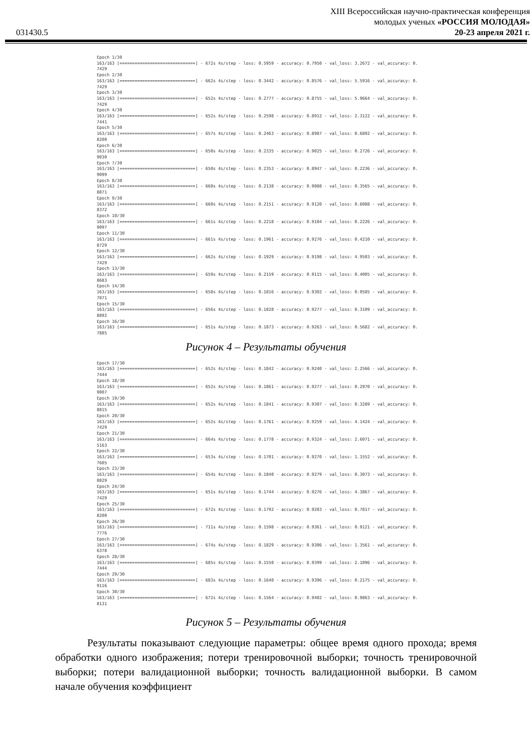XIII Всероссийская научно-практическая конференция
молодых ученых «РОССИЯ МОЛОДАЯ»
031430.5 20-23 апреля 2021 г.
Epoch 1/30
163/163 [==============================] - 672s 4s/step - loss: 0.5959 - accuracy: 0.7950 - val_loss: 3.2672 - val_accuracy: 0.
7429
Epoch 2/30
163/163 [==============================] - 662s 4s/step - loss: 0.3442 - accuracy: 0.8576 - val_loss: 5.5916 - val_accuracy: 0.
7429
Epoch 3/30
163/163 [==============================] - 652s 4s/step - loss: 0.2777 - accuracy: 0.8755 - val_loss: 5.9664 - val_accuracy: 0.
7429
Epoch 4/30
163/163 [==============================] - 652s 4s/step - loss: 0.2598 - accuracy: 0.8912 - val_loss: 2.3122 - val_accuracy: 0.
7441
Epoch 5/30
163/163 [==============================] - 657s 4s/step - loss: 0.2463 - accuracy: 0.8987 - val_loss: 0.6892 - val_accuracy: 0.
8200
Epoch 6/30
163/163 [==============================] - 650s 4s/step - loss: 0.2335 - accuracy: 0.9025 - val_loss: 0.2726 - val_accuracy: 0.
9030
Epoch 7/30
163/163 [==============================] - 650s 4s/step - loss: 0.2353 - accuracy: 0.8947 - val_loss: 0.2236 - val_accuracy: 0.
9099
Epoch 8/30
163/163 [==============================] - 660s 4s/step - loss: 0.2138 - accuracy: 0.9088 - val_loss: 0.3565 - val_accuracy: 0.
8871
Epoch 9/30
163/163 [==============================] - 660s 4s/step - loss: 0.2151 - accuracy: 0.9120 - val_loss: 0.6088 - val_accuracy: 0.
8372
Epoch 10/30
163/163 [==============================] - 661s 4s/step - loss: 0.2218 - accuracy: 0.9104 - val_loss: 0.2226 - val_accuracy: 0.
9097
Epoch 11/30
163/163 [==============================] - 661s 4s/step - loss: 0.1961 - accuracy: 0.9276 - val_loss: 0.4210 - val_accuracy: 0.
8729
Epoch 12/30
163/163 [==============================] - 662s 4s/step - loss: 0.1929 - accuracy: 0.9198 - val_loss: 4.9503 - val_accuracy: 0.
7429
Epoch 13/30
163/163 [==============================] - 659s 4s/step - loss: 0.2159 - accuracy: 0.9115 - val_loss: 0.4005 - val_accuracy: 0.
8683
Epoch 14/30
163/163 [==============================] - 658s 4s/step - loss: 0.1816 - accuracy: 0.9302 - val_loss: 0.9585 - val_accuracy: 0.
7071
Epoch 15/30
163/163 [==============================] - 656s 4s/step - loss: 0.1828 - accuracy: 0.9277 - val_loss: 0.3109 - val_accuracy: 0.
8892
Epoch 16/30
163/163 [==============================] - 651s 4s/step - loss: 0.1873 - accuracy: 0.9263 - val_loss: 0.5682 - val_accuracy: 0.
7885
Рисунок 4 – Результаты обучения
Epoch 17/30
163/163 [==============================] - 652s 4s/step - loss: 0.1842 - accuracy: 0.9240 - val_loss: 2.2566 - val_accuracy: 0.
7444
Epoch 18/30
163/163 [==============================] - 652s 4s/step - loss: 0.1861 - accuracy: 0.9277 - val_loss: 0.2970 - val_accuracy: 0.
9007
Epoch 19/30
163/163 [==============================] - 652s 4s/step - loss: 0.1841 - accuracy: 0.9307 - val_loss: 0.3289 - val_accuracy: 0.
8815
Epoch 20/30
163/163 [==============================] - 652s 4s/step - loss: 0.1761 - accuracy: 0.9259 - val_loss: 4.1424 - val_accuracy: 0.
7429
Epoch 21/30
163/163 [==============================] - 664s 4s/step - loss: 0.1778 - accuracy: 0.9324 - val_loss: 2.6071 - val_accuracy: 0.
5163
Epoch 22/30
163/163 [==============================] - 653s 4s/step - loss: 0.1701 - accuracy: 0.9270 - val_loss: 1.1552 - val_accuracy: 0.
7605
Epoch 23/30
163/163 [==============================] - 654s 4s/step - loss: 0.1840 - accuracy: 0.9279 - val_loss: 0.3073 - val_accuracy: 0.
8829
Epoch 24/30
163/163 [==============================] - 651s 4s/step - loss: 0.1744 - accuracy: 0.9276 - val_loss: 4.3867 - val_accuracy: 0.
7429
Epoch 25/30
163/163 [==============================] - 672s 4s/step - loss: 0.1792 - accuracy: 0.9283 - val_loss: 0.7817 - val_accuracy: 0.
8200
Epoch 26/30
163/163 [==============================] - 711s 4s/step - loss: 0.1598 - accuracy: 0.9361 - val_loss: 0.9121 - val_accuracy: 0.
7776
Epoch 27/30
163/163 [==============================] - 674s 4s/step - loss: 0.1829 - accuracy: 0.9306 - val_loss: 1.3561 - val_accuracy: 0.
6378
Epoch 28/30
163/163 [==============================] - 685s 4s/step - loss: 0.1550 - accuracy: 0.9399 - val_loss: 2.1096 - val_accuracy: 0.
7444
Epoch 29/30
163/163 [==============================] - 683s 4s/step - loss: 0.1640 - accuracy: 0.9396 - val_loss: 0.2175 - val_accuracy: 0.
9116
Epoch 30/30
163/163 [==============================] - 672s 4s/step - loss: 0.1564 - accuracy: 0.9402 - val_loss: 0.9863 - val_accuracy: 0.
8131
Рисунок 5 – Результаты обучения
Результаты показывают следующие параметры: общее время одного прохода; время обработки одного изображения; потери тренировочной выборки; точность тренировочной выборки; потери валидационной выборки; точность валидационной выборки. В самом начале обучения коэффициент